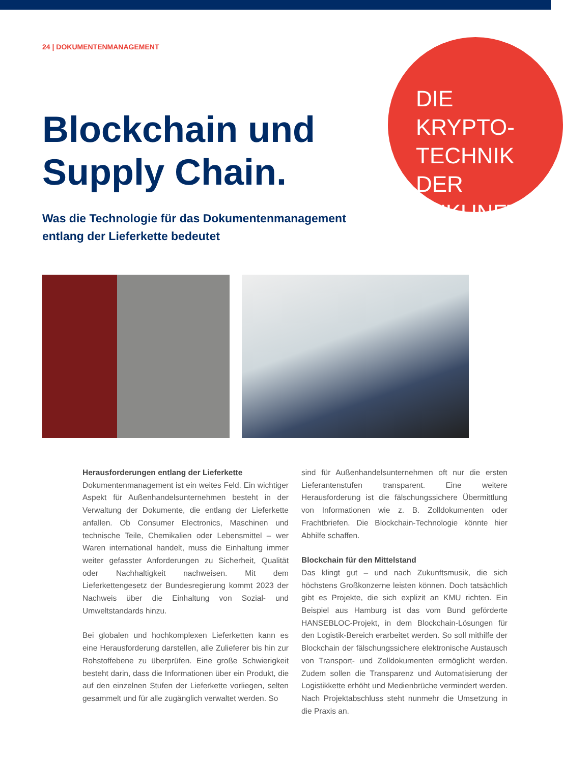24 | DOKUMENTENMANAGEMENT
DIE KRYPTO-
TECHNIK DER
ZUKUNFT.
Blockchain und
Supply Chain.
Was die Technologie für das Dokumentenmanagement
entlang der Lieferkette bedeutet
Herausforderungen entlang der Lieferkette
Dokumentenmanagement ist ein weites Feld. Ein wichtiger Aspekt für Außenhandelsunternehmen besteht in der Verwaltung der Dokumente, die entlang der Lieferkette anfallen. Ob Consumer Electronics, Maschinen und technische Teile, Chemikalien oder Lebensmittel – wer Waren international handelt, muss die Einhaltung immer weiter gefasster Anforderungen zu Sicherheit, Qualität oder Nachhaltigkeit nachweisen. Mit dem Lieferkettengesetz der Bundesregierung kommt 2023 der Nachweis über die Einhaltung von Sozial- und Umweltstandards hinzu.
Bei globalen und hochkomplexen Lieferketten kann es eine Herausforderung darstellen, alle Zulieferer bis hin zur Rohstoffebene zu überprüfen. Eine große Schwierigkeit besteht darin, dass die Informationen über ein Produkt, die auf den einzelnen Stufen der Lieferkette vorliegen, selten gesammelt und für alle zugänglich verwaltet werden. So
sind für Außenhandelsunternehmen oft nur die ersten Lieferantenstufen transparent. Eine weitere Herausforderung ist die fälschungssichere Übermittlung von Informationen wie z. B. Zolldokumenten oder Frachtbriefen. Die Blockchain-Technologie könnte hier Abhilfe schaffen.
Blockchain für den Mittelstand
Das klingt gut – und nach Zukunftsmusik, die sich höchstens Großkonzerne leisten können. Doch tatsächlich gibt es Projekte, die sich explizit an KMU richten. Ein Beispiel aus Hamburg ist das vom Bund geförderte HANSEBLOC-Projekt, in dem Blockchain-Lösungen für den Logistik-Bereich erarbeitet werden. So soll mithilfe der Blockchain der fälschungssichere elektronische Austausch von Transport- und Zolldokumenten ermöglicht werden. Zudem sollen die Transparenz und Automatisierung der Logistikkette erhöht und Medienbrüche vermindert werden. Nach Projektabschluss steht nunmehr die Umsetzung in die Praxis an.